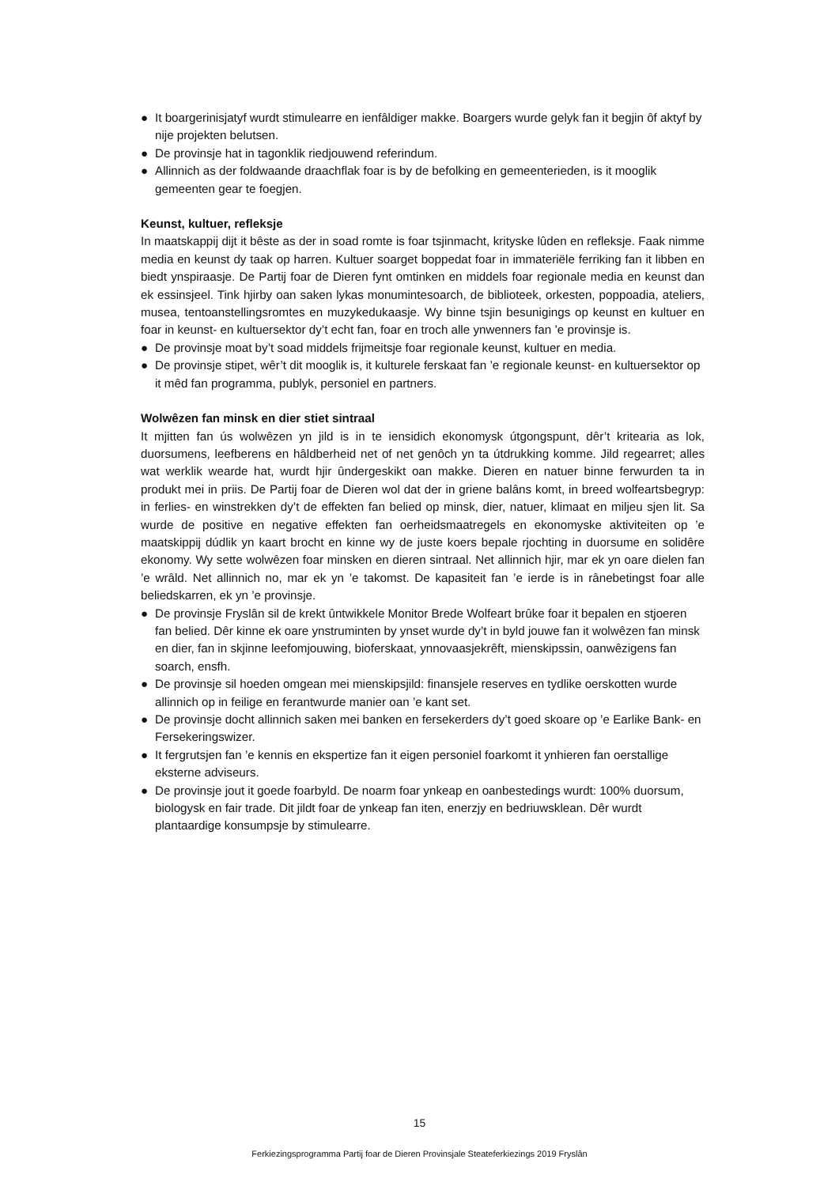● It boargerinisjatyf wurdt stimulearre en ienfâldiger makke. Boargers wurde gelyk fan it begjin ôf aktyf by nije projekten belutsen.
● De provinsje hat in tagonklik riedjouwend referindum.
● Allinnich as der foldwaande draachflak foar is by de befolking en gemeenterieden, is it mooglik gemeenten gear te foegjen.
Keunst, kultuer, refleksje
In maatskappij dijt it bêste as der in soad romte is foar tsjinmacht, krityske lûden en refleksje. Faak nimme media en keunst dy taak op harren. Kultuer soarget boppedat foar in immateriële ferriking fan it libben en biedt ynspiraasje. De Partij foar de Dieren fynt omtinken en middels foar regionale media en keunst dan ek essinsjeel. Tink hjirby oan saken lykas monumintesoarch, de biblioteek, orkesten, poppoadia, ateliers, musea, tentoanstellingsromtes en muzykedukaasje. Wy binne tsjin besunigings op keunst en kultuer en foar in keunst- en kultuersektor dy’t echt fan, foar en troch alle ynwenners fan ’e provinsje is.
● De provinsje moat by’t soad middels frijmeitsje foar regionale keunst, kultuer en media.
● De provinsje stipet, wêr’t dit mooglik is, it kulturele ferskaat fan ’e regionale keunst- en kultuersektor op it mêd fan programma, publyk, personiel en partners.
Wolwêzen fan minsk en dier stiet sintraal
It mjitten fan ús wolwêzen yn jild is in te iensidich ekonomysk útgongspunt, dêr’t kritearia as lok, duorsumens, leefberens en hâldberheid net of net genôch yn ta útdrukking komme. Jild regearret; alles wat werklik wearde hat, wurdt hjir ûndergeskikt oan makke. Dieren en natuer binne ferwurden ta in produkt mei in priis. De Partij foar de Dieren wol dat der in griene balâns komt, in breed wolfeartsbegryp: in ferlies- en winstrekken dy’t de effekten fan belied op minsk, dier, natuer, klimaat en miljeu sjen lit. Sa wurde de positive en negative effekten fan oerheidsmaatregels en ekonomyske aktiviteiten op ’e maatskippij dúdlik yn kaart brocht en kinne wy de juste koers bepale rjochting in duorsume en solidêre ekonomy. Wy sette wolwêzen foar minsken en dieren sintraal. Net allinnich hjir, mar ek yn oare dielen fan ’e wrâld. Net allinnich no, mar ek yn ’e takomst. De kapasiteit fan ’e ierde is in rânebetingst foar alle beliedskarren, ek yn ’e provinsje.
● De provinsje Fryslân sil de krekt ûntwikkele Monitor Brede Wolfeart brûke foar it bepalen en stjoeren fan belied. Dêr kinne ek oare ynstruminten by ynset wurde dy’t in byld jouwe fan it wolwêzen fan minsk en dier, fan in skjinne leefomjouwing, bioferskaat, ynnovaasjekrêft, mienskipssin, oanwêzigens fan soarch, ensfh.
● De provinsje sil hoeden omgean mei mienskipsjild: finansjele reserves en tydlike oerskotten wurde allinnich op in feilige en ferantwurde manier oan ’e kant set.
● De provinsje docht allinnich saken mei banken en fersekerders dy’t goed skoare op ’e Earlike Bank- en Fersekeringswizer.
● It fergrutsjen fan ’e kennis en ekspertize fan it eigen personiel foarkomt it ynhieren fan oerstallige eksterne adviseurs.
● De provinsje jout it goede foarbyld. De noarm foar ynkeap en oanbestedings wurdt: 100% duorsum, biologysk en fair trade. Dit jildt foar de ynkeap fan iten, enerzjy en bedriuwsklean. Dêr wurdt plantaardige konsumpsje by stimulearre.
15
Ferkiezingsprogramma Partij foar de Dieren Provinsjale Steateferkiezings 2019 Fryslân